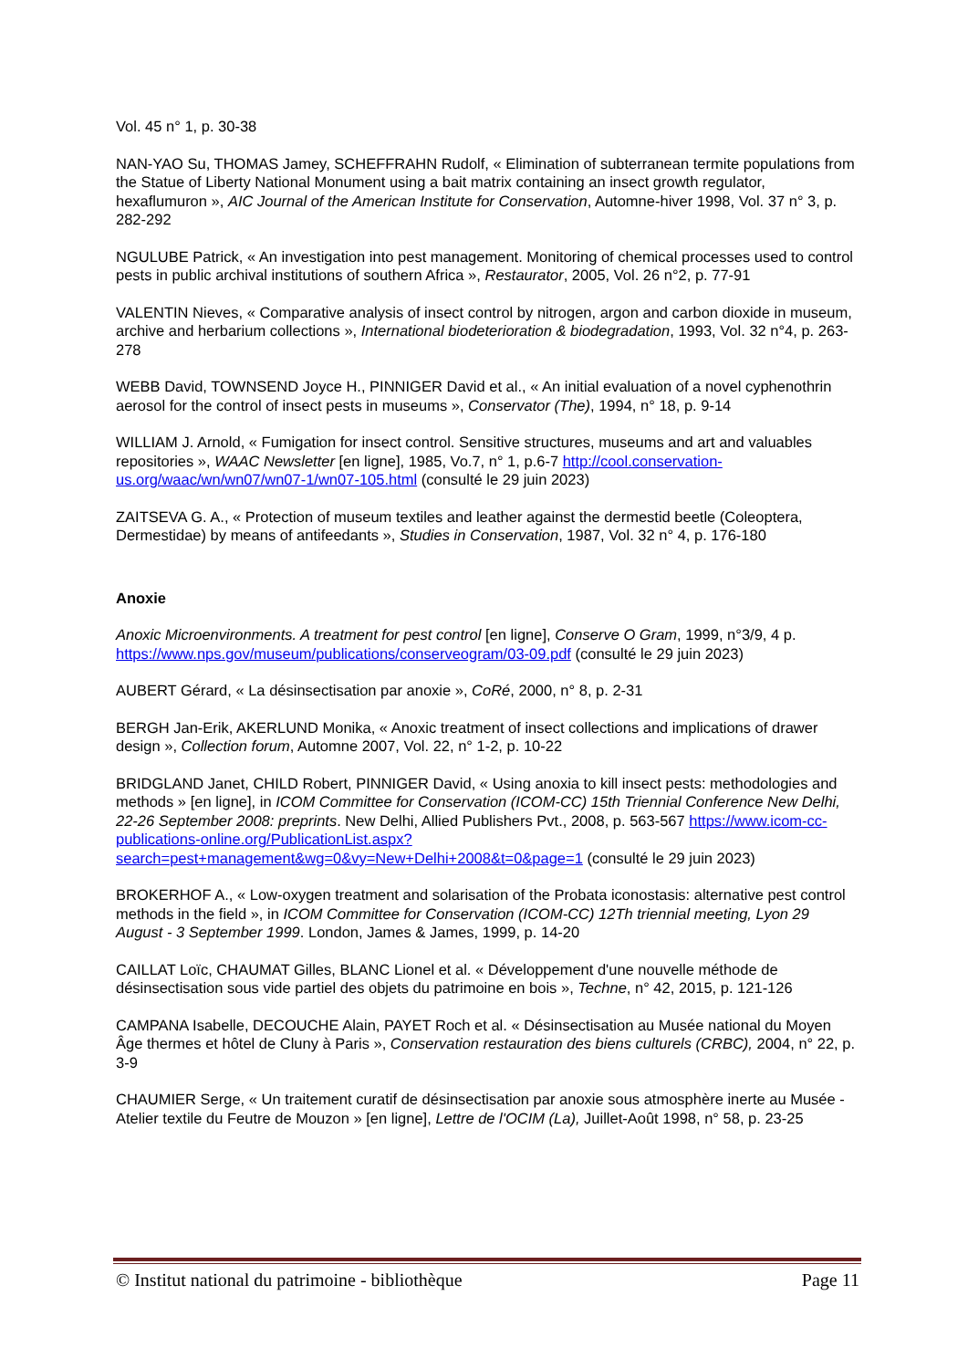Vol. 45 n° 1, p. 30-38
NAN-YAO Su, THOMAS Jamey, SCHEFFRAHN Rudolf, « Elimination of subterranean termite populations from the Statue of Liberty National Monument using a bait matrix containing an insect growth regulator, hexaflumuron », AIC Journal of the American Institute for Conservation, Automne-hiver 1998, Vol. 37 n° 3, p. 282-292
NGULUBE Patrick, « An investigation into pest management. Monitoring of chemical processes used to control pests in public archival institutions of southern Africa », Restaurator, 2005, Vol. 26 n°2, p. 77-91
VALENTIN Nieves, « Comparative analysis of insect control by nitrogen, argon and carbon dioxide in museum, archive and herbarium collections », International biodeterioration & biodegradation, 1993, Vol. 32 n°4, p. 263-278
WEBB David, TOWNSEND Joyce H., PINNIGER David et al., « An initial evaluation of a novel cyphenothrin aerosol for the control of insect pests in museums », Conservator (The), 1994, n° 18, p. 9-14
WILLIAM J. Arnold, « Fumigation for insect control. Sensitive structures, museums and art and valuables repositories », WAAC Newsletter [en ligne], 1985, Vo.7, n° 1, p.6-7 http://cool.conservation-us.org/waac/wn/wn07/wn07-1/wn07-105.html (consulté le 29 juin 2023)
ZAITSEVA G. A., « Protection of museum textiles and leather against the dermestid beetle (Coleoptera, Dermestidae) by means of antifeedants », Studies in Conservation, 1987, Vol. 32 n° 4, p. 176-180
Anoxie
Anoxic Microenvironments. A treatment for pest control [en ligne], Conserve O Gram, 1999, n°3/9, 4 p. https://www.nps.gov/museum/publications/conserveogram/03-09.pdf (consulté le 29 juin 2023)
AUBERT Gérard, « La désinsectisation par anoxie », CoRé, 2000, n° 8, p. 2-31
BERGH Jan-Erik, AKERLUND Monika, « Anoxic treatment of insect collections and implications of drawer design », Collection forum, Automne 2007, Vol. 22, n° 1-2, p. 10-22
BRIDGLAND Janet, CHILD Robert, PINNIGER David, « Using anoxia to kill insect pests: methodologies and methods » [en ligne], in ICOM Committee for Conservation (ICOM-CC) 15th Triennial Conference New Delhi, 22-26 September 2008: preprints. New Delhi, Allied Publishers Pvt., 2008, p. 563-567 https://www.icom-cc-publications-online.org/PublicationList.aspx?search=pest+management&wg=0&vy=New+Delhi+2008&t=0&page=1 (consulté le 29 juin 2023)
BROKERHOF A., « Low-oxygen treatment and solarisation of the Probata iconostasis: alternative pest control methods in the field », in ICOM Committee for Conservation (ICOM-CC) 12Th triennial meeting, Lyon 29 August - 3 September 1999. London, James & James, 1999, p. 14-20
CAILLAT Loïc, CHAUMAT Gilles, BLANC Lionel et al. « Développement d'une nouvelle méthode de désinsectisation sous vide partiel des objets du patrimoine en bois », Techne, n° 42, 2015, p. 121-126
CAMPANA Isabelle, DECOUCHE Alain, PAYET Roch et al. « Désinsectisation au Musée national du Moyen Âge thermes et hôtel de Cluny à Paris », Conservation restauration des biens culturels (CRBC), 2004, n° 22, p. 3-9
CHAUMIER Serge, « Un traitement curatif de désinsectisation par anoxie sous atmosphère inerte au Musée - Atelier textile du Feutre de Mouzon » [en ligne], Lettre de l'OCIM (La), Juillet-Août 1998, n° 58, p. 23-25
© Institut national du patrimoine - bibliothèque Page 11